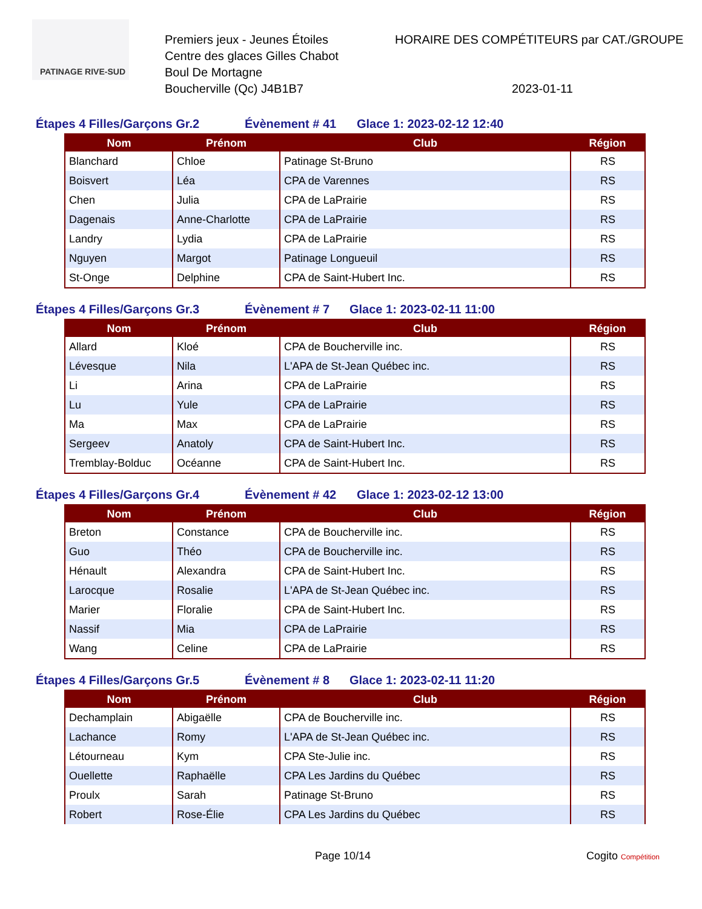PATINAGE RIVE-SUD
Premiers jeux - Jeunes Étoiles
Centre des glaces Gilles Chabot
Boul De Mortagne
Boucherville (Qc) J4B1B7
HORAIRE DES COMPÉTITEURS par CAT./GROUPE
2023-01-11
Étapes 4 Filles/Garçons Gr.2 Évènement # 41 Glace 1: 2023-02-12 12:40
| Nom | Prénom | Club | Région |
| --- | --- | --- | --- |
| Blanchard | Chloe | Patinage St-Bruno | RS |
| Boisvert | Léa | CPA de Varennes | RS |
| Chen | Julia | CPA de LaPrairie | RS |
| Dagenais | Anne-Charlotte | CPA de LaPrairie | RS |
| Landry | Lydia | CPA de LaPrairie | RS |
| Nguyen | Margot | Patinage Longueuil | RS |
| St-Onge | Delphine | CPA de Saint-Hubert Inc. | RS |
Étapes 4 Filles/Garçons Gr.3 Évènement # 7 Glace 1: 2023-02-11 11:00
| Nom | Prénom | Club | Région |
| --- | --- | --- | --- |
| Allard | Kloé | CPA de Boucherville inc. | RS |
| Lévesque | Nila | L'APA de St-Jean Québec inc. | RS |
| Li | Arina | CPA de LaPrairie | RS |
| Lu | Yule | CPA de LaPrairie | RS |
| Ma | Max | CPA de LaPrairie | RS |
| Sergeev | Anatoly | CPA de Saint-Hubert Inc. | RS |
| Tremblay-Bolduc | Océanne | CPA de Saint-Hubert Inc. | RS |
Étapes 4 Filles/Garçons Gr.4 Évènement # 42 Glace 1: 2023-02-12 13:00
| Nom | Prénom | Club | Région |
| --- | --- | --- | --- |
| Breton | Constance | CPA de Boucherville inc. | RS |
| Guo | Théo | CPA de Boucherville inc. | RS |
| Hénault | Alexandra | CPA de Saint-Hubert Inc. | RS |
| Larocque | Rosalie | L'APA de St-Jean Québec inc. | RS |
| Marier | Floralie | CPA de Saint-Hubert Inc. | RS |
| Nassif | Mia | CPA de LaPrairie | RS |
| Wang | Celine | CPA de LaPrairie | RS |
Étapes 4 Filles/Garçons Gr.5 Évènement # 8 Glace 1: 2023-02-11 11:20
| Nom | Prénom | Club | Région |
| --- | --- | --- | --- |
| Dechamplain | Abigaëlle | CPA de Boucherville inc. | RS |
| Lachance | Romy | L'APA de St-Jean Québec inc. | RS |
| Létourneau | Kym | CPA Ste-Julie inc. | RS |
| Ouellette | Raphaëlle | CPA Les Jardins du Québec | RS |
| Proulx | Sarah | Patinage St-Bruno | RS |
| Robert | Rose-Élie | CPA Les Jardins du Québec | RS |
Page 10/14 Cogito Compétition